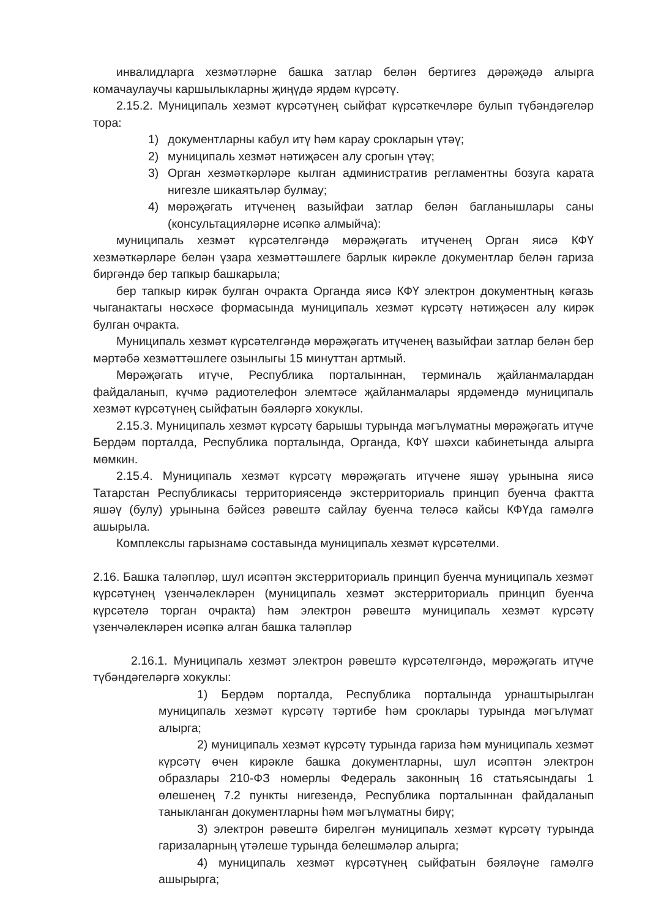инвалидларга хезмәтләрне башка затлар белән бертигез дәрәҗәдә алырга комачаулаучы каршылыкларны җиңүдә ярдәм күрсәтү.
2.15.2. Муниципаль хезмәт күрсәтүнең сыйфат күрсәткечләре булып түбәндәгеләр тора:
1) документларны кабул итү һәм карау срокларын үтәү;
2) муниципаль хезмәт нәтиҗәсен алу срогын үтәү;
3) Орган хезмәткәрләре кылган административ регламентны бозуга карата нигезле шикаятьләр булмау;
4) мөрәҗәгать итүченең вазыйфаи затлар белән багланышлары саны (консультацияләрне исәпкә алмыйча):
муниципаль хезмәт күрсәтелгәндә мөрәҗәгать итүченең Орган яисә КФҮ хезмәткәрләре белән үзара хезмәттәшлеге барлык кирәкле документлар белән гариза биргәндә бер тапкыр башкарыла;
бер тапкыр кирәк булган очракта Органда яисә КФҮ электрон документның кәгазь чыганактагы нөсхәсе формасында муниципаль хезмәт күрсәтү нәтиҗәсен алу кирәк булган очракта.
Муниципаль хезмәт күрсәтелгәндә мөрәҗәгать итүченең вазыйфаи затлар белән бер мәртәбә хезмәттәшлеге озынлыгы 15 минуттан артмый.
Мөрәҗәгать итүче, Республика порталыннан, терминаль җайланмалардан файдаланып, күчмә радиотелефон элемтәсе җайланмалары ярдәмендә муниципаль хезмәт күрсәтүнең сыйфатын бәяләргә хокуклы.
2.15.3. Муниципаль хезмәт күрсәтү барышы турында мәгълүматны мөрәҗәгать итүче Бердәм порталда, Республика порталында, Органда, КФҮ шәхси кабинетында алырга мөмкин.
2.15.4. Муниципаль хезмәт күрсәтү мөрәҗәгать итүчене яшәү урынына яисә Татарстан Республикасы территориясендә экстерриториаль принцип буенча фактта яшәү (булу) урынына бәйсез рәвештә сайлау буенча теләсә кайсы КФҮда гамәлгә ашырыла.
Комплекслы гарызнамә составында муниципаль хезмәт күрсәтелми.
2.16. Башка таләпләр, шул исәптән экстерриториаль принцип буенча муниципаль хезмәт күрсәтүнең үзенчәлекләрен (муниципаль хезмәт экстерриториаль принцип буенча күрсәтелә торган очракта) һәм электрон рәвештә муниципаль хезмәт күрсәтү үзенчәлекләрен исәпкә алган башка таләпләр
2.16.1. Муниципаль хезмәт электрон рәвештә күрсәтелгәндә, мөрәҗәгать итүче түбәндәгеләргә хокуклы:
1) Бердәм порталда, Республика порталында урнаштырылган муниципаль хезмәт күрсәтү тәртибе һәм сроклары турында мәгълүмат алырга;
2) муниципаль хезмәт күрсәтү турында гариза һәм муниципаль хезмәт күрсәтү өчен кирәкле башка документларны, шул исәптән электрон образлары 210-ФЗ номерлы Федераль законның 16 статьясындагы 1 өлешенең 7.2 пункты нигезендә, Республика порталыннан файдаланып таныкланган документларны һәм мәгълүматны бирү;
3) электрон рәвештә бирелгән муниципаль хезмәт күрсәтү турында гаризаларның үтәлеше турында белешмәләр алырга;
4) муниципаль хезмәт күрсәтүнең сыйфатын бәяләүне гамәлгә ашырырга;